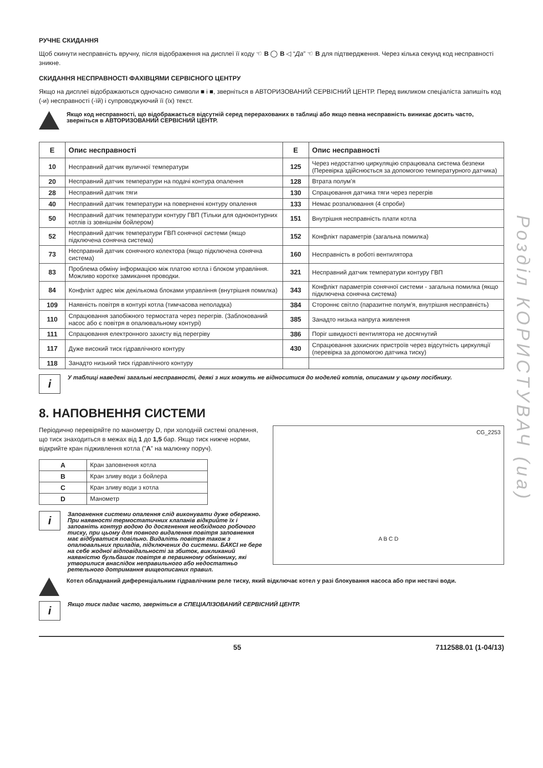Розділ КОРИСТУВАЧ (ua)
РУЧНЕ СКИДАННЯ
Щоб скинути несправність вручну, після відображення на дисплеї її коду ☜ B ◯ B ◁ “Да” ☜ B для підтвердження. Через кілька секунд код несправності зникне.
СКИДАННЯ НЕСПРАВНОСТІ ФАХІВЦЯМИ СЕРВІСНОГО ЦЕНТРУ
Якщо на дисплеї відображаються одночасно символи ■ і ■, зверніться в АВТОРИЗОВАНИЙ СЕРВІСНИЙ ЦЕНТР. Перед викликом спеціаліста запишіть код (-и) несправності (-їй) і супроводжуючий її (їх) текст.
Якщо код несправності, що відображається відсутній серед перерахованих в таблиці або якщо певна несправність виникає досить часто, зверніться в АВТОРИЗОВАНИЙ СЕРВІСНИЙ ЦЕНТР.
| E | Опис несправності | E | Опис несправності |
| --- | --- | --- | --- |
| 10 | Несправний датчик вуличної температури | 125 | Через недостатню циркуляцію спрацювала система безпеки (Перевірка здійснюється за допомогою температурного датчика) |
| 20 | Несправний датчик температури на подачі контура опалення | 128 | Втрата полум’я |
| 28 | Несправний датчик тяги | 130 | Спрацювання датчика тяги через перегрів |
| 40 | Несправний датчик температури на поверненні контуру опалення | 133 | Немає розпалювання (4 спроби) |
| 50 | Несправний датчик температури контуру ГВП (Тільки для одноконтурних котлів із зовнішнім бойлером) | 151 | Внутрішня несправність плати котла |
| 52 | Несправний датчик температури ГВП сонячної системи (якщо підключена сонячна система) | 152 | Конфлікт параметрів (загальна помилка) |
| 73 | Несправний датчик сонячного колектора (якщо підключена сонячна система) | 160 | Несправність в роботі вентилятора |
| 83 | Проблема обміну інформацією між платою котла і блоком управління. Можливо коротке замикання проводки. | 321 | Несправний датчик температури контуру ГВП |
| 84 | Конфлікт адрес між декількома блоками управління (внутрішня помилка) | 343 | Конфлікт параметрів сонячної системи - загальна помилка (якщо підключена сонячна система) |
| 109 | Наявність повітря в контурі котла (тимчасова неполадка) | 384 | Стороннє світло (паразитне полум’я, внутрішня несправність) |
| 110 | Спрацювання запобіжного термостата через перегрів. (Заблокований насос або є повітря в опалювальному контурі) | 385 | Занадто низька напруга живлення |
| 111 | Спрацювання електронного захисту від перегріву | 386 | Поріг швидкості вентилятора не досягнутий |
| 117 | Дуже високий тиск гідравлічного контуру | 430 | Спрацювання захисних пристроїв через відсутність циркуляції (перевірка за допомогою датчика тиску) |
| 118 | Занадто низький тиск гідравлічного контуру | | |
i
У таблиці наведені загальні несправності, деякі з них можуть не відноситися до моделей котлів, описаним у цьому посібнику.
8. НАПОВНЕННЯ СИСТЕМИ
CG_2253
A B C D
Періодично перевіряйте по манометру D, при холодній системі опалення, що тиск знаходиться в межах від 1 до 1,5 бар. Якщо тиск нижче норми, відкрийте кран підживлення котла (”A” на малюнку поруч).
| A | Кран заповнення котла |
| B | Кран зливу води з бойлера |
| C | Кран зливу води з котла |
| D | Манометр |
i
Заповнення системи опалення слід виконувати дуже обережно. При наявності термостатичних клапанів відкрийте їх і заповніть контур водою до досягнення необхідного робочого тиску, при цьому для повного видалення повітря заповнення має відбуватися повільно. Видаліть повітря також з опалювальних приладів, підключених до системи. БАКСІ не бере на себе жодної відповідальності за збиток, викликаний наявністю бульбашок повітря в первинному обміннику, які утворилися внаслідок неправильного або недостатньо ретельного дотримання вищеописаних правил.
Котел обладнаний диференціальним гідравлічним реле тиску, який відключає котел у разі блокування насоса або при нестачі води.
i
Якщо тиск падає часто, зверніться в СПЕЦІАЛІЗОВАНИЙ СЕРВІСНИЙ ЦЕНТР.
55 7112588.01 (1-04/13)